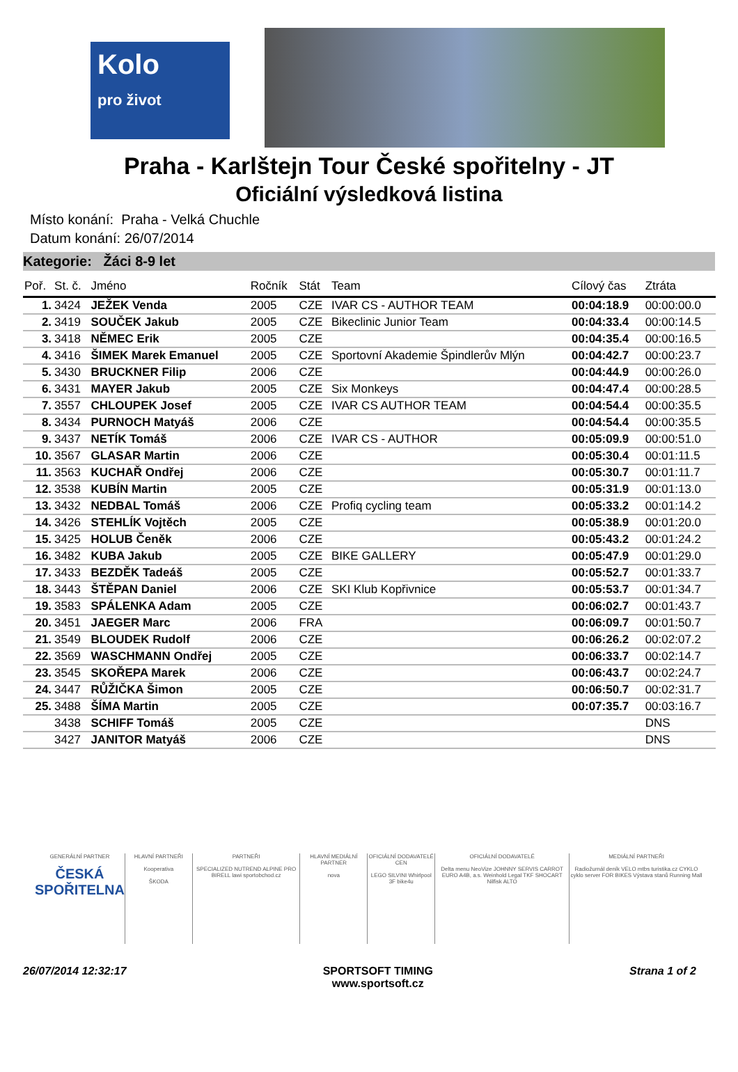Kolo
pro život
Praha - Karlštejn Tour České spořitelny - JT
Oficiální výsledková listina
Místo konání: Praha - Velká Chuchle
Datum konání: 26/07/2014
Kategorie: Žáci 8-9 let
| Poř. | St. č. | Jméno | Ročník | Stát | Team | Cílový čas | Ztráta |
| --- | --- | --- | --- | --- | --- | --- | --- |
| 1. | 3424 | JEŽEK Venda | 2005 | CZE | IVAR CS - AUTHOR TEAM | 00:04:18.9 | 00:00:00.0 |
| 2. | 3419 | SOUČEK Jakub | 2005 | CZE | Bikeclinic Junior Team | 00:04:33.4 | 00:00:14.5 |
| 3. | 3418 | NĚMEC Erik | 2005 | CZE | | 00:04:35.4 | 00:00:16.5 |
| 4. | 3416 | ŠIMEK Marek Emanuel | 2005 | CZE | Sportovní Akademie Špindlerův Mlýn | 00:04:42.7 | 00:00:23.7 |
| 5. | 3430 | BRUCKNER Filip | 2006 | CZE | | 00:04:44.9 | 00:00:26.0 |
| 6. | 3431 | MAYER Jakub | 2005 | CZE | Six Monkeys | 00:04:47.4 | 00:00:28.5 |
| 7. | 3557 | CHLOUPEK Josef | 2005 | CZE | IVAR CS AUTHOR TEAM | 00:04:54.4 | 00:00:35.5 |
| 8. | 3434 | PURNOCH Matyáš | 2006 | CZE | | 00:04:54.4 | 00:00:35.5 |
| 9. | 3437 | NETÍK Tomáš | 2006 | CZE | IVAR CS - AUTHOR | 00:05:09.9 | 00:00:51.0 |
| 10. | 3567 | GLASAR Martin | 2006 | CZE | | 00:05:30.4 | 00:01:11.5 |
| 11. | 3563 | KUCHAŘ Ondřej | 2006 | CZE | | 00:05:30.7 | 00:01:11.7 |
| 12. | 3538 | KUBÍN Martin | 2005 | CZE | | 00:05:31.9 | 00:01:13.0 |
| 13. | 3432 | NEDBAL Tomáš | 2006 | CZE | Profiq cycling team | 00:05:33.2 | 00:01:14.2 |
| 14. | 3426 | STEHLÍK Vojtěch | 2005 | CZE | | 00:05:38.9 | 00:01:20.0 |
| 15. | 3425 | HOLUB Čeněk | 2006 | CZE | | 00:05:43.2 | 00:01:24.2 |
| 16. | 3482 | KUBA Jakub | 2005 | CZE | BIKE GALLERY | 00:05:47.9 | 00:01:29.0 |
| 17. | 3433 | BEZDĚK Tadeáš | 2005 | CZE | | 00:05:52.7 | 00:01:33.7 |
| 18. | 3443 | ŠTĚPAN Daniel | 2006 | CZE | SKI Klub Kopřivnice | 00:05:53.7 | 00:01:34.7 |
| 19. | 3583 | SPÁLENKA Adam | 2005 | CZE | | 00:06:02.7 | 00:01:43.7 |
| 20. | 3451 | JAEGER Marc | 2006 | FRA | | 00:06:09.7 | 00:01:50.7 |
| 21. | 3549 | BLOUDEK Rudolf | 2006 | CZE | | 00:06:26.2 | 00:02:07.2 |
| 22. | 3569 | WASCHMANN Ondřej | 2005 | CZE | | 00:06:33.7 | 00:02:14.7 |
| 23. | 3545 | SKOŘEPA Marek | 2006 | CZE | | 00:06:43.7 | 00:02:24.7 |
| 24. | 3447 | RŮŽIČKA Šimon | 2005 | CZE | | 00:06:50.7 | 00:02:31.7 |
| 25. | 3488 | ŠÍMA Martin | 2005 | CZE | | 00:07:35.7 | 00:03:16.7 |
| | 3438 | SCHIFF Tomáš | 2005 | CZE | | | DNS |
| | 3427 | JANITOR Matyáš | 2006 | CZE | | | DNS |
GENERÁLNÍ PARTNER
ČESKÁ SPOŘITELNA
HLAVNÍ PARTNEŘI
Kooperativa
ŠKODA
PARTNEŘI
SPECIALIZED NUTREND ALPINE PRO BIRELL lawi sportobchod.cz
HLAVNÍ MEDIÁLNÍ PARTNER
nova
OFICIÁLNÍ DODAVATELÉ CEN
LEGO SILVINI Whirlpool 3F bike4u
OFICIÁLNÍ DODAVATELÉ
Delta menu NeoVize JOHNNY SERVIS CARROT EURO A4B, a.s. Weinhold Legal TKF SHOCART Nilfisk ALTO
MEDIÁLNÍ PARTNEŘI
Radiožurnál deník VELO mtbs turistika.cz CYKLO cyklo server FOR BIKES Výstava stanů Running Mall
26/07/2014 12:32:17 SPORTSOFT TIMING
www.sportsoft.cz Strana 1 of 2